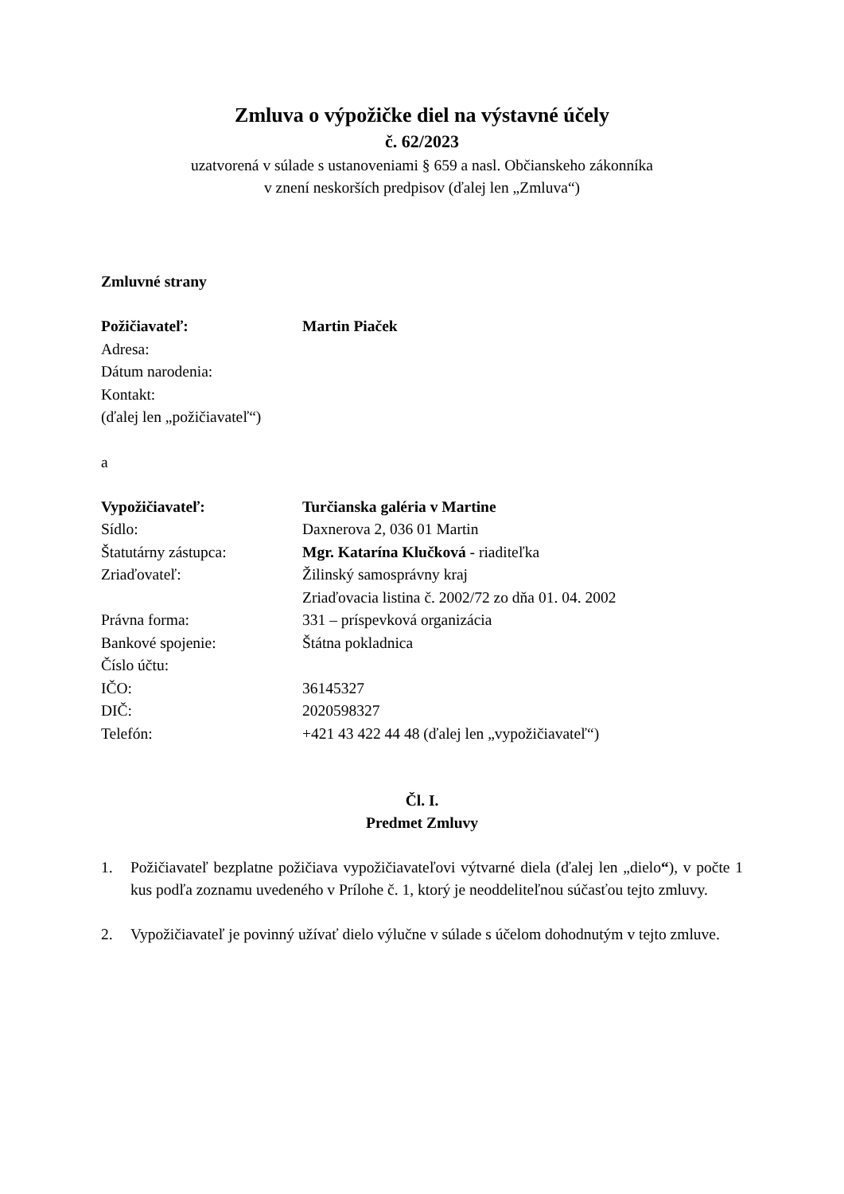Zmluva o výpožičke diel na výstavné účely
č. 62/2023
uzatvorená v súlade s ustanoveniami § 659 a nasl. Občianskeho zákonníka
v znení neskorších predpisov (ďalej len „Zmluva“)
Zmluvné strany
| Požičiavateľ: | Martin Piaček |
| Adresa: | |
| Dátum narodenia: | |
| Kontakt: | |
| (ďalej len „požičiavateľ“) | |
a
| Vypožičiavateľ: | Turčianska galéria v Martine |
| Sídlo: | Daxnerova 2, 036 01 Martin |
| Štatutárny zástupca: | Mgr. Katarína Klučková - riaditeľka |
| Zriaďovateľ: | Žilinský samosprávny kraj Zriaďovacia listina č. 2002/72 zo dňa 01. 04. 2002 |
| Právna forma: | 331 – príspevková organizácia |
| Bankové spojenie: | Štátna pokladnica |
| Číslo účtu: | |
| IČO: | 36145327 |
| DIČ: | 2020598327 |
| Telefón: | +421 43 422 44 48 (ďalej len „vypožičiavateľ“) |
Čl. I.
Predmet Zmluvy
1. Požičiavateľ bezplatne požičiava vypožičiavateľovi výtvarné diela (ďalej len „dielo“), v počte 1 kus podľa zoznamu uvedeného v Prílohe č. 1, ktorý je neoddeliteľnou súčasťou tejto zmluvy.
2. Vypožičiavateľ je povinný užívať dielo výlučne v súlade s účelom dohodnutým v tejto zmluve.